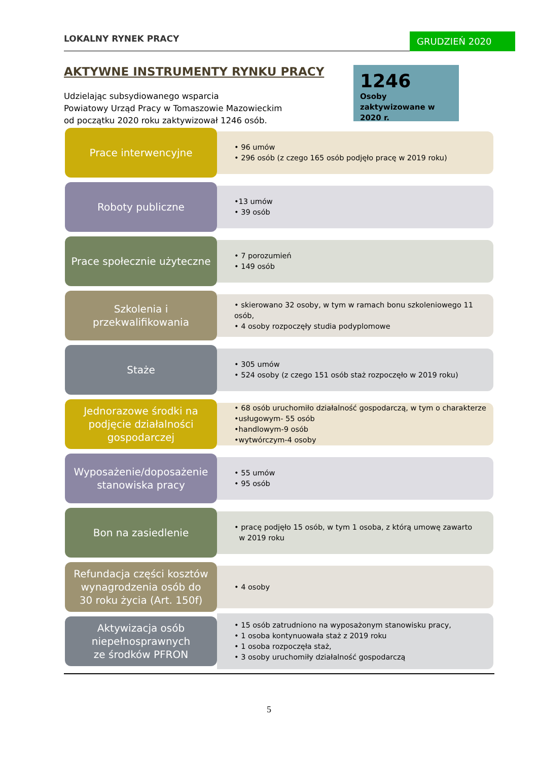LOKALNY RYNEK PRACY GRUDZIEŃ 2020
AKTYWNE INSTRUMENTY RYNKU PRACY
Udzielając subsydiowanego wsparcia
Powiatowy Urząd Pracy w Tomaszowie Mazowieckim
od początku 2020 roku zaktywizował 1246 osób.
1246
Osoby zaktywizowane w 2020 r.
Prace interwencyjne
• 96 umów
• 296 osób (z czego 165 osób podjęło pracę w 2019 roku)
Roboty publiczne
•13 umów
• 39 osób
Prace społecznie użyteczne
• 7 porozumień
• 149 osób
Szkolenia i
przekwalifikowania
• skierowano 32 osoby, w tym w ramach bonu szkoleniowego 11 osób,
• 4 osoby rozpoczęły studia podyplomowe
Staże
• 305 umów
• 524 osoby (z czego 151 osób staż rozpoczęło w 2019 roku)
Jednorazowe środki na
podjęcie działalności
gospodarczej
• 68 osób uruchomiło działalność gospodarczą, w tym o charakterze
•usługowym- 55 osób
•handlowym-9 osób
•wytwórczym-4 osoby
Wyposażenie/doposażenie
stanowiska pracy
• 55 umów
• 95 osób
Bon na zasiedlenie
• pracę podjęło 15 osób, w tym 1 osoba, z którą umowę zawarto
w 2019 roku
Refundacja części kosztów
wynagrodzenia osób do
30 roku życia (Art. 150f)
• 4 osoby
Aktywizacja osób
niepełnosprawnych
ze środków PFRON
• 15 osób zatrudniono na wyposażonym stanowisku pracy,
• 1 osoba kontynuowała staż z 2019 roku
• 1 osoba rozpoczęła staż,
• 3 osoby uruchomiły działalność gospodarczą
5